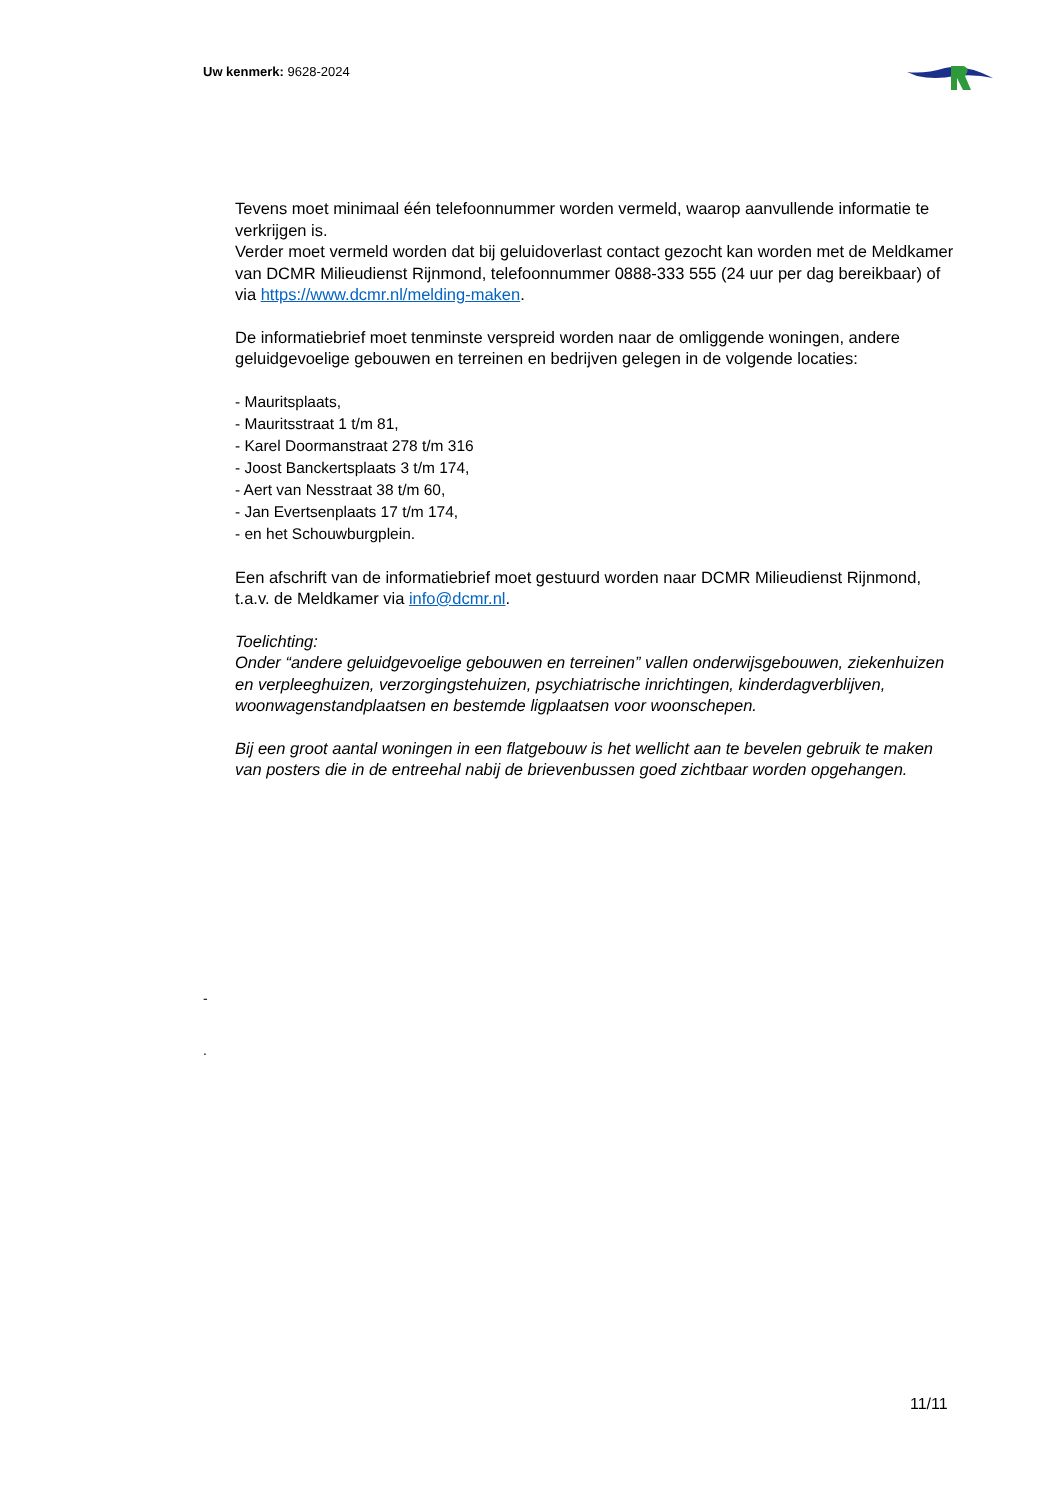Uw kenmerk: 9628-2024
Tevens moet minimaal één telefoonnummer worden vermeld, waarop aanvullende informatie te verkrijgen is.
Verder moet vermeld worden dat bij geluidoverlast contact gezocht kan worden met de Meldkamer van DCMR Milieudienst Rijnmond, telefoonnummer 0888-333 555 (24 uur per dag bereikbaar) of via https://www.dcmr.nl/melding-maken.
De informatiebrief moet tenminste verspreid worden naar de omliggende woningen, andere geluidgevoelige gebouwen en terreinen en bedrijven gelegen in de volgende locaties:
- Mauritsplaats,
- Mauritsstraat 1 t/m 81,
- Karel Doormanstraat 278 t/m 316
- Joost Banckertsplaats 3 t/m 174,
- Aert van Nesstraat 38 t/m 60,
- Jan Evertsenplaats 17 t/m 174,
- en het Schouwburgplein.
Een afschrift van de informatiebrief moet gestuurd worden naar DCMR Milieudienst Rijnmond, t.a.v. de Meldkamer via info@dcmr.nl.
Toelichting:
Onder “andere geluidgevoelige gebouwen en terreinen” vallen onderwijsgebouwen, ziekenhuizen en verpleeghuizen, verzorgingstehuizen, psychiatrische inrichtingen, kinderdagverblijven, woonwagenstandplaatsen en bestemde ligplaatsen voor woonschepen.
Bij een groot aantal woningen in een flatgebouw is het wellicht aan te bevelen gebruik te maken van posters die in de entreehal nabij de brievenbussen goed zichtbaar worden opgehangen.
-
.
11/11